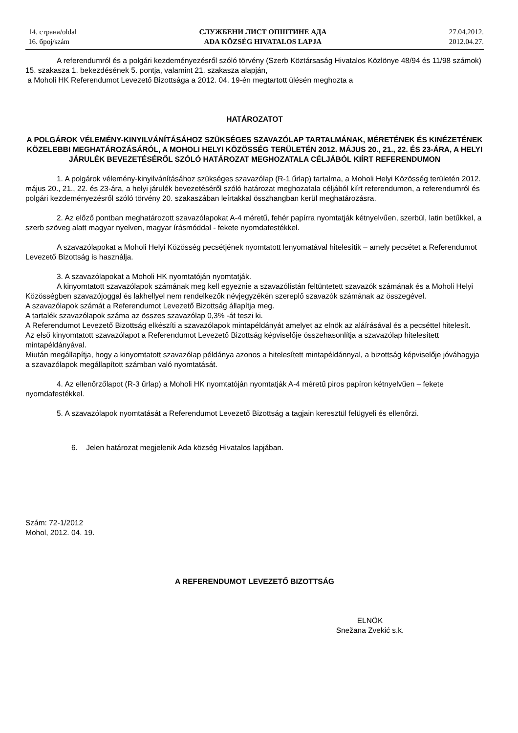14. страна/oldal
16. број/szám
СЛУЖБЕНИ ЛИСТ ОПШТИНЕ АДА
ADA KÖZSÉG HIVATALOS LAPJA
27.04.2012.
2012.04.27.
A referendumról és a polgári kezdeményezésről szóló törvény (Szerb Köztársaság Hivatalos Közlönye 48/94 és 11/98 számok) 15. szakasza 1. bekezdésének 5. pontja, valamint 21. szakasza alapján,
a Moholi HK Referendumot Levezető Bizottsága a 2012. 04. 19-én megtartott ülésén meghozta a
HATÁROZATOT
A POLGÁROK VÉLEMÉNY-KINYILVÁNÍTÁSÁHOZ SZÜKSÉGES SZAVAZÓLAP TARTALMÁNAK, MÉRETÉNEK ÉS KINÉZETÉNEK KÖZELEBBI MEGHATÁROZÁSÁRÓL, A MOHOLI HELYI KÖZÖSSÉG TERÜLETÉN 2012. MÁJUS 20., 21., 22. ÉS 23-ÁRA, A HELYI JÁRULÉK BEVEZETÉSÉRŐL SZÓLÓ HATÁROZAT MEGHOZATALA CÉLJÁBÓL KIÍRT REFERENDUMON
1. A polgárok vélemény-kinyilvánításához szükséges szavazólap (R-1 űrlap) tartalma, a Moholi Helyi Közösség területén 2012. május 20., 21., 22. és 23-ára, a helyi járulék bevezetéséről szóló határozat meghozatala céljából kiírt referendumon, a referendumról és polgári kezdeményezésről szóló törvény 20. szakaszában leírtakkal összhangban kerül meghatározásra.
2. Az előző pontban meghatározott szavazólapokat A-4 méretű, fehér papírra nyomtatják kétnyelvűen, szerbül, latin betűkkel, a szerb szöveg alatt magyar nyelven, magyar írásmóddal - fekete nyomdafestékkel.
A szavazólapokat a Moholi Helyi Közösség pecsétjének nyomtatott lenyomatával hitelesítik – amely pecsétet a Referendumot Levezető Bizottság is használja.
3. A szavazólapokat a Moholi HK nyomtatóján nyomtatják.
A kinyomtatott szavazólapok számának meg kell egyeznie a szavazólistán feltüntetett szavazók számának és a Moholi Helyi Közösségben szavazójoggal és lakhellyel nem rendelkezők névjegyzékén szereplő szavazók számának az összegével.
A szavazólapok számát a Referendumot Levezető Bizottság állapítja meg.
A tartalék szavazólapok száma az összes szavazólap 0,3% -át teszi ki.
A Referendumot Levezető Bizottság elkészíti a szavazólapok mintapéldányát amelyet az elnök az aláírásával és a pecséttel hitelesít.
Az első kinyomtatott szavazólapot a Referendumot Levezető Bizottság képviselője összehasonlítja a szavazólap hitelesített mintapéldányával.
Miután megállapítja, hogy a kinyomtatott szavazólap példánya azonos a hitelesített mintapéldánnyal, a bizottság képviselője jóváhagyja a szavazólapok megállapított számban való nyomtatását.
4. Az ellenőrzőlapot (R-3 űrlap) a Moholi HK nyomtatóján nyomtatják A-4 méretű piros papíron kétnyelvűen – fekete nyomdafestékkel.
5. A szavazólapok nyomtatását a Referendumot Levezető Bizottság a tagjain keresztül felügyeli és ellenőrzi.
6. Jelen határozat megjelenik Ada község Hivatalos lapjában.
Szám: 72-1/2012
Mohol, 2012. 04. 19.
A REFERENDUMOT LEVEZETŐ BIZOTTSÁG
ELNÖK
Snežana Zvekić s.k.